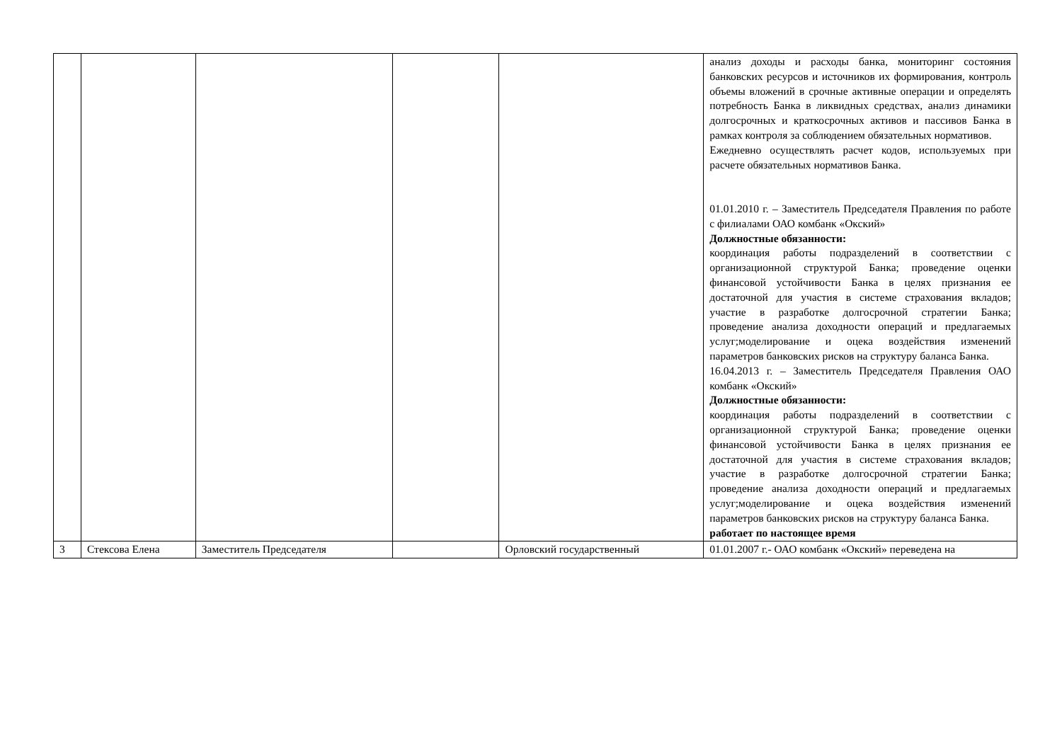| | | | | | анализ доходы и расходы банка, мониторинг состояния банковских ресурсов и источников их формирования, контроль объемы вложений в срочные активные операции и определять потребность Банка в ликвидных средствах, анализ динамики долгосрочных и краткосрочных активов и пассивов Банка в рамках контроля за соблюдением обязательных нормативов. Ежедневно осуществлять расчет кодов, используемых при расчете обязательных нормативов Банка. 01.01.2010 г. – Заместитель Председателя Правления по работе с филиалами ОАО комбанк «Окский» Должностные обязанности: координация работы подразделений в соответствии с организационной структурой Банка; проведение оценки финансовой устойчивости Банка в целях признания ее достаточной для участия в системе страхования вкладов; участие в разработке долгосрочной стратегии Банка; проведение анализа доходности операций и предлагаемых услуг;моделирование и оцека воздействия изменений параметров банковских рисков на структуру баланса Банка. 16.04.2013 г. – Заместитель Председателя Правления ОАО комбанк «Окский» Должностные обязанности: координация работы подразделений в соответствии с организационной структурой Банка; проведение оценки финансовой устойчивости Банка в целях признания ее достаточной для участия в системе страхования вкладов; участие в разработке долгосрочной стратегии Банка; проведение анализа доходности операций и предлагаемых услуг;моделирование и оцека воздействия изменений параметров банковских рисков на структуру баланса Банка. работает по настоящее время |
| 3 | Стексова Елена | Заместитель Председателя | | Орловский государственный | 01.01.2007 г.- ОАО комбанк «Окский» переведена на |